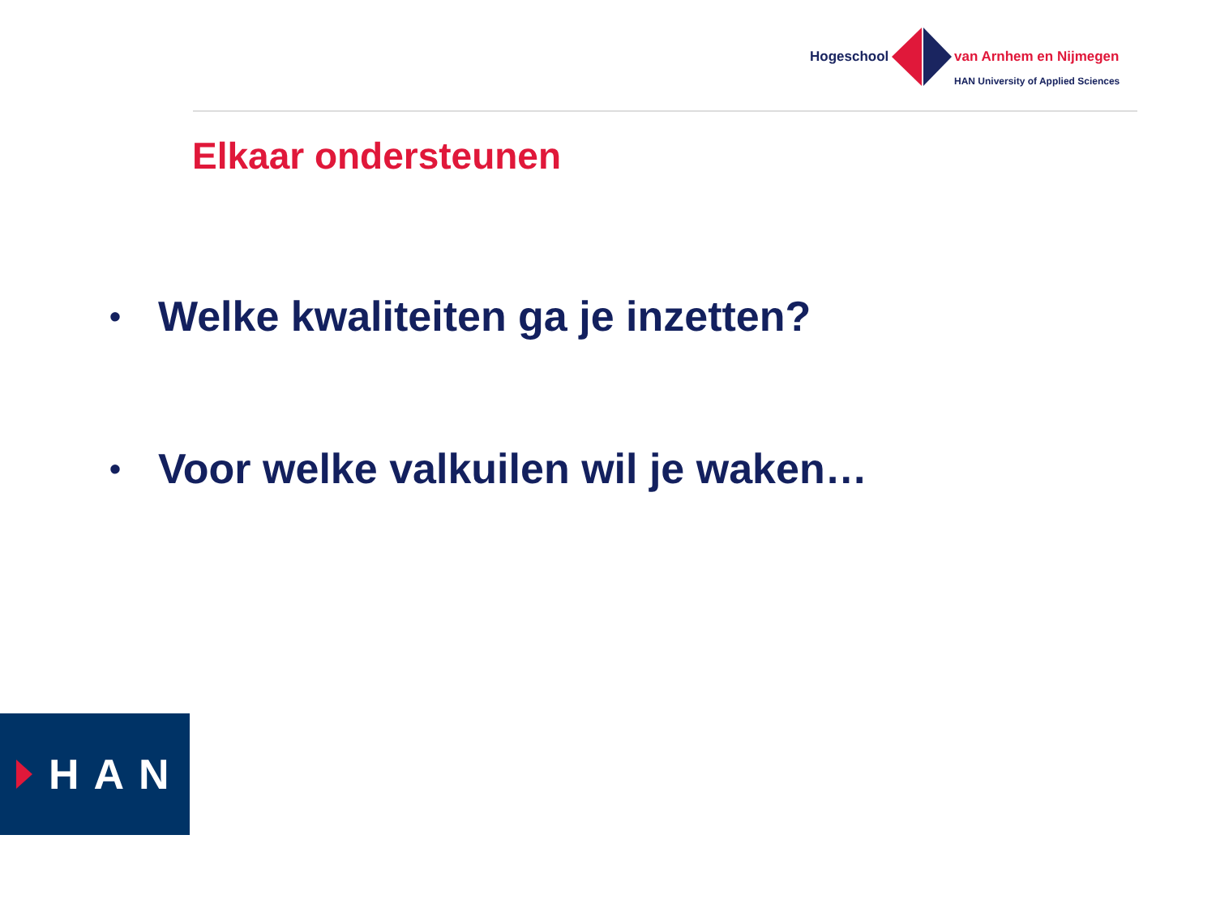Hogeschool van Arnhem en Nijmegen
HAN University of Applied Sciences
Elkaar ondersteunen
• Welke kwaliteiten ga je inzetten?
• Voor welke valkuilen wil je waken…
HAN